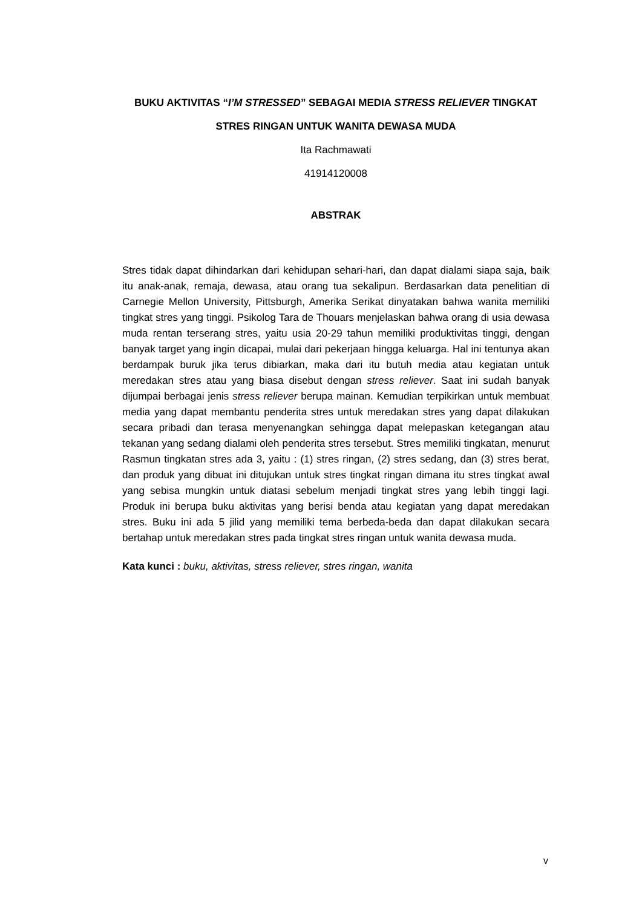BUKU AKTIVITAS “I’M STRESSED” SEBAGAI MEDIA STRESS RELIEVER TINGKAT
STRES RINGAN UNTUK WANITA DEWASA MUDA
Ita Rachmawati
41914120008
ABSTRAK
Stres tidak dapat dihindarkan dari kehidupan sehari-hari, dan dapat dialami siapa saja, baik itu anak-anak, remaja, dewasa, atau orang tua sekalipun. Berdasarkan data penelitian di Carnegie Mellon University, Pittsburgh, Amerika Serikat dinyatakan bahwa wanita memiliki tingkat stres yang tinggi. Psikolog Tara de Thouars menjelaskan bahwa orang di usia dewasa muda rentan terserang stres, yaitu usia 20-29 tahun memiliki produktivitas tinggi, dengan banyak target yang ingin dicapai, mulai dari pekerjaan hingga keluarga. Hal ini tentunya akan berdampak buruk jika terus dibiarkan, maka dari itu butuh media atau kegiatan untuk meredakan stres atau yang biasa disebut dengan stress reliever. Saat ini sudah banyak dijumpai berbagai jenis stress reliever berupa mainan. Kemudian terpikirkan untuk membuat media yang dapat membantu penderita stres untuk meredakan stres yang dapat dilakukan secara pribadi dan terasa menyenangkan sehingga dapat melepaskan ketegangan atau tekanan yang sedang dialami oleh penderita stres tersebut. Stres memiliki tingkatan, menurut Rasmun tingkatan stres ada 3, yaitu : (1) stres ringan, (2) stres sedang, dan (3) stres berat, dan produk yang dibuat ini ditujukan untuk stres tingkat ringan dimana itu stres tingkat awal yang sebisa mungkin untuk diatasi sebelum menjadi tingkat stres yang lebih tinggi lagi. Produk ini berupa buku aktivitas yang berisi benda atau kegiatan yang dapat meredakan stres. Buku ini ada 5 jilid yang memiliki tema berbeda-beda dan dapat dilakukan secara bertahap untuk meredakan stres pada tingkat stres ringan untuk wanita dewasa muda.
Kata kunci : buku, aktivitas, stress reliever, stres ringan, wanita
v